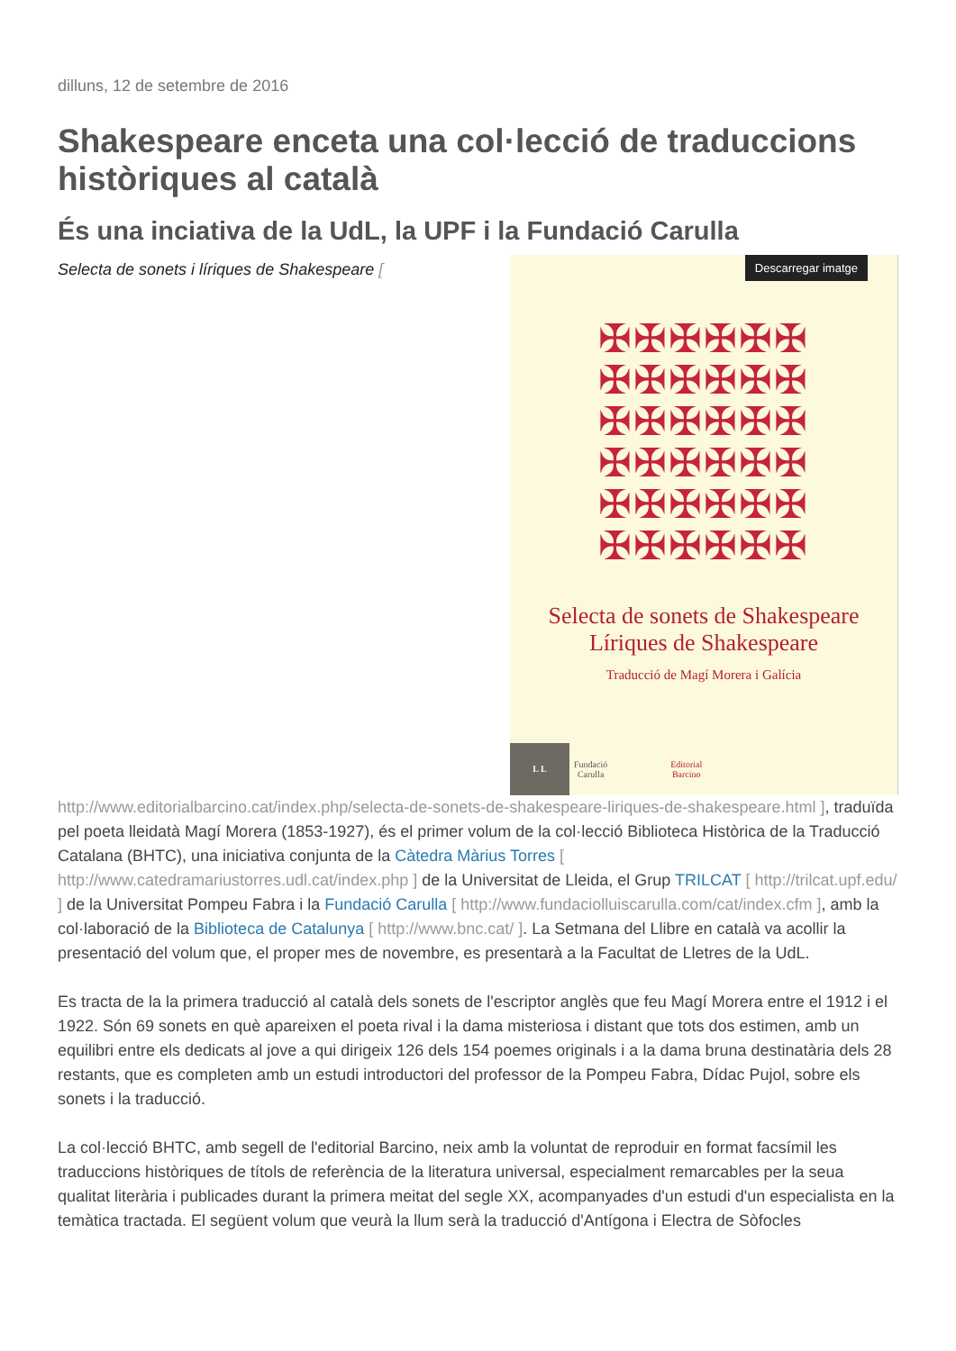dilluns, 12 de setembre de 2016
Shakespeare enceta una col·lecció de traduccions històriques al català
És una inciativa de la UdL, la UPF i la Fundació Carulla
Selecta de sonets i líriques de Shakespeare [
Descarregar imatge
✠✠✠✠✠✠
✠✠✠✠✠✠
✠✠✠✠✠✠
✠✠✠✠✠✠
✠✠✠✠✠✠
✠✠✠✠✠✠
Selecta de sonets de Shakespeare
Líriques de Shakespeare
Traducció de Magí Morera i Galícia
L L
Fundació
Carulla Editorial
Barcino
http://www.editorialbarcino.cat/index.php/selecta-de-sonets-de-shakespeare-liriques-de-shakespeare.html ], traduïda pel poeta lleidatà Magí Morera (1853-1927), és el primer volum de la col·lecció Biblioteca Històrica de la Traducció Catalana (BHTC), una iniciativa conjunta de la Càtedra Màrius Torres [ http://www.catedramariustorres.udl.cat/index.php ] de la Universitat de Lleida, el Grup TRILCAT [ http://trilcat.upf.edu/ ] de la Universitat Pompeu Fabra i la Fundació Carulla [ http://www.fundaciolluiscarulla.com/cat/index.cfm ], amb la col·laboració de la Biblioteca de Catalunya [ http://www.bnc.cat/ ]. La Setmana del Llibre en català va acollir la presentació del volum que, el proper mes de novembre, es presentarà a la Facultat de Lletres de la UdL.
Es tracta de la la primera traducció al català dels sonets de l'escriptor anglès que feu Magí Morera entre el 1912 i el 1922. Són 69 sonets en què apareixen el poeta rival i la dama misteriosa i distant que tots dos estimen, amb un equilibri entre els dedicats al jove a qui dirigeix 126 dels 154 poemes originals i a la dama bruna destinatària dels 28 restants, que es completen amb un estudi introductori del professor de la Pompeu Fabra, Dídac Pujol, sobre els sonets i la traducció.
La col·lecció BHTC, amb segell de l'editorial Barcino, neix amb la voluntat de reproduir en format facsímil les traduccions històriques de títols de referència de la literatura universal, especialment remarcables per la seua qualitat literària i publicades durant la primera meitat del segle XX, acompanyades d'un estudi d'un especialista en la temàtica tractada. El següent volum que veurà la llum serà la traducció d'Antígona i Electra de Sòfocles